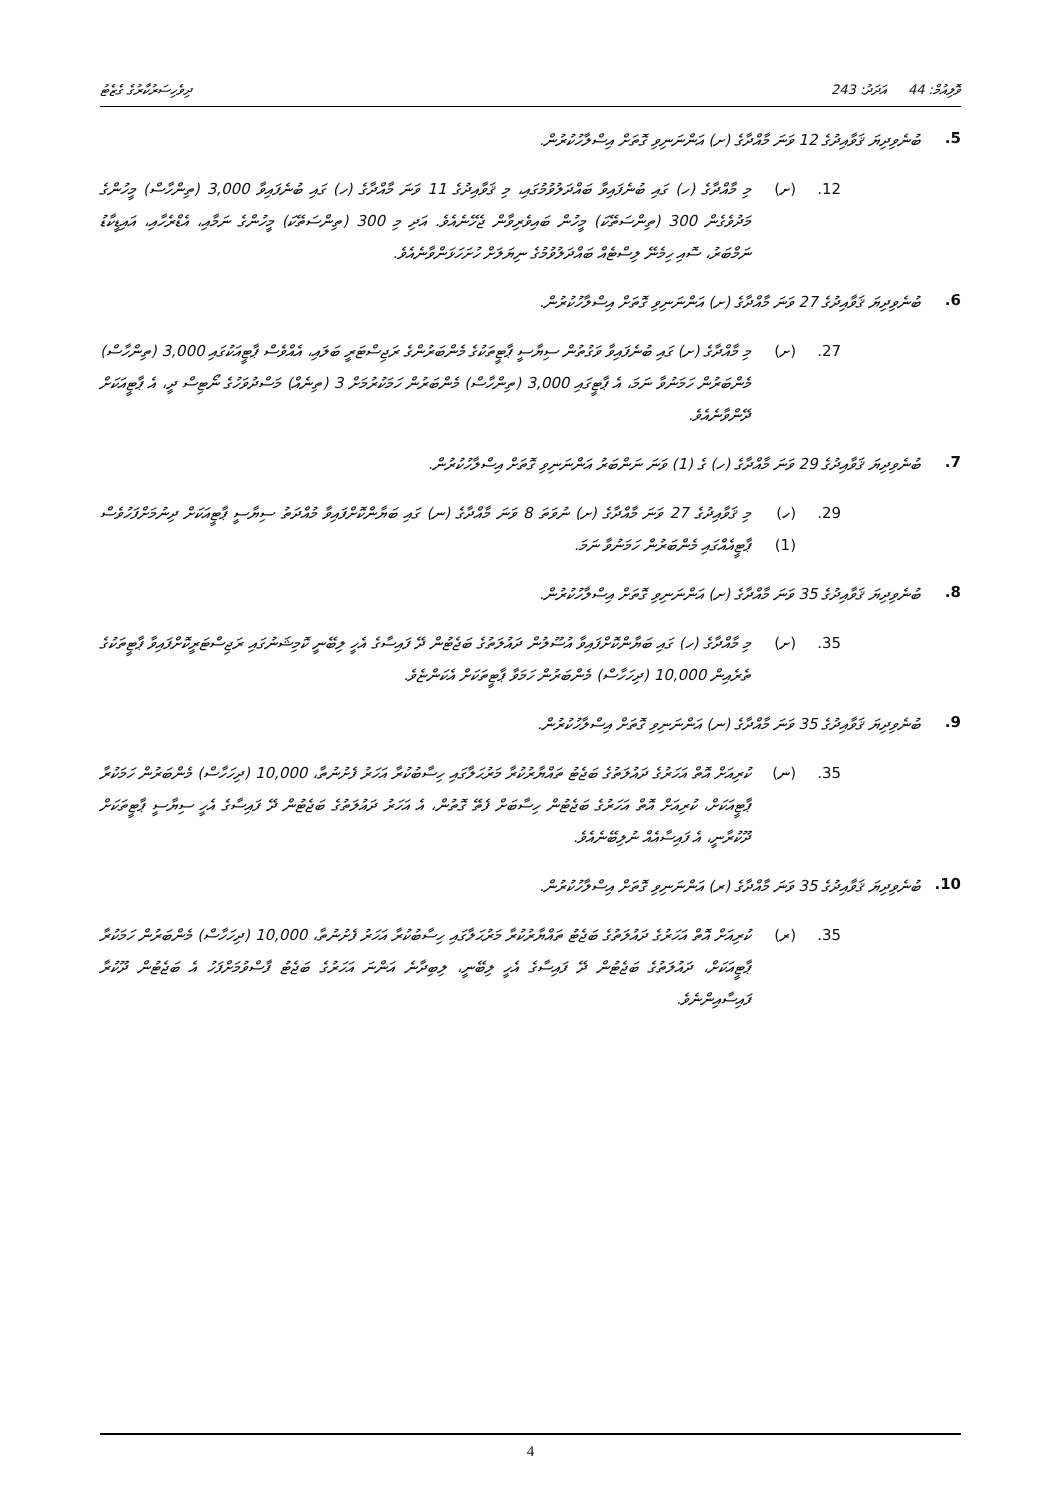ވޮލިއުމް: 44 އަދަދު: 243 ދިވެހިސަރުކާރުގެ ގެޒެޓު
5. ބުނެވިދިޔަ ޤަވާއިދުގެ 12 ވަނަ މާއްދާގެ (ށ) އަންނަނިވި ގޮތަށް އިސްލާހުކުރުން.
12. (ށ) މި މާއްދާގެ (ހ) ގައި ބުނެފައިވާ ބައްދަލުވުމުގައި، މި ޤަވާއިދުގެ 11 ވަނަ މާއްދާގެ (ހ) ގައި ބުނެފައިވާ 3,000 (ތިންހާސް) މީހުންގެ މަދުވެގެން 300 (ތިންސަތޭކަ) މީހުން ބައިވެރިވާން ޖެހޭނެއެވެ. އަދި މި 300 (ތިންސަތޭކަ) މީހުންގެ ނަމާއި، އެޑްރެހާއި، އައިޑީކާޑު ނަމްބަރު، ސޮއި ހިމެނޭ ލިސްޓެއް ބައްދަލުވުމުގެ ނިޔަލަށް ހުށަހަޅަންވާނެއެވެ.
6. ބުނެވިދިޔަ ޤަވާއިދުގެ 27 ވަނަ މާއްދާގެ (ށ) އަންނަނިވި ގޮތަށް އިސްލާހުކުރުން.
27. (ށ) މި މާއްދާގެ (ށ) ގައި ބުނެފައިވާ ވަގުތުން ސިޔާސީ ޕާޓީތަކުގެ މެންބަރުންގެ ރަޖިސްޓަރީ ބަލައި، އެއްވެސް ޕާޓީއަކުގައި 3,000 (ތިންހާސް) މެންބަރުން ހަމަނުވާ ނަމަ، އެ ޕާޓީގައި 3,000 (ތިންހާސް) މެންބަރުން ހަމަކުރުމަށް 3 (ތިނެއް) މަސްދުވަހުގެ ނޯޓިސް ދީ، އެ ޕާޓީއަކަށް ދޭންވާނެއެވެ.
7. ބުނެވިދިޔަ ޤަވާއިދުގެ 29 ވަނަ މާއްދާގެ (ހ) ގެ (1) ވަނަ ނަންބަރު އަންނަނިވި ގޮތަށް އިސްލާހުކުރުން.
29. (ހ) (1) މި ޤަވާއިދުގެ 27 ވަނަ މާއްދާގެ (ށ) ނުވަތަ 8 ވަނަ މާއްދާގެ (ނ) ގައި ބަޔާންކޮށްފައިވާ މުއްދަތު ސިޔާސީ ޕާޓީއަކަށް ދިނުމަށްފަހުވެސް ޕާޓީއެއްގައި މެންބަރުން ހަމަނުވާ ނަމަ.
8. ބުނެވިދިޔަ ޤަވާއިދުގެ 35 ވަނަ މާއްދާގެ (ށ) އަންނަނިވި ގޮތަށް އިސްލާހުކުރުން.
35. (ށ) މި މާއްދާގެ (ހ) ގައި ބަޔާންކޮށްފައިވާ އުސޫލުން ދައުލަތުގެ ބަޖެޓުން ދޭ ފައިސާގެ އެހީ ލިބޭނީ ކޮމިޝަނުގައި ރަޖިސްޓަރީކޮށްފައިވާ ޕާޓީތަކުގެ ތެރެއިން 10,000 (ދިހަހާސް) މެންބަރުން ހަމަވާ ޕާޓީތަކަށް އެކަންޏެވެ.
9. ބުނެވިދިޔަ ޤަވާއިދުގެ 35 ވަނަ މާއްދާގެ (ނ) އަންނަނިވި ގޮތަށް އިސްލާހުކުރުން.
35. (ނ) ކުރިއަށް އޮތް އަހަރުގެ ދައުލަތުގެ ބަޖެޓު ތައްޔާރުކުރާ މަރުޙަލާގައި ހިސާބުކުރާ އަހަރު ފެށުނުތާ، 10,000 (ދިހަހާސް) މެންބަރުން ހަމަކުރާ ޕާޓީއަކަށް، ކުރިއަށް އޮތް އަހަރުގެ ބަޖެޓުން ހިސާބަށް ފެތޭ ގޮތުން، އެ އަހަރު ދައުލަތުގެ ބަޖެޓުން ދޭ ފައިސާގެ އެހީ ސިޔާސީ ޕާޓީތަކަށް ދޫކުރާނީ، އެ ފައިސާއެއް ނުލިބޭނެއެވެ.
10. ބުނެވިދިޔަ ޤަވާއިދުގެ 35 ވަނަ މާއްދާގެ (ރ) އަންނަނިވި ގޮތަށް އިސްލާހުކުރުން.
35. (ރ) ކުރިއަށް އޮތް އަހަރުގެ ދައުލަތުގެ ބަޖެޓު ތައްޔާރުކުރާ މަރުޙަލާގައި ހިސާބުކުރާ އަހަރު ފެށުނުތާ، 10,000 (ދިހަހާސް) މެންބަރުން ހަމަކުރާ ޕާޓީއަކަށް، ދައުލަތުގެ ބަޖެޓުން ދޭ ފައިސާގެ އެހީ ލިބޭނީ، ލިބިދާނެ އަންނަ އަހަރުގެ ބަޖެޓު ފާސްވުމަށްފަހު އެ ބަޖެޓުން ދޫކުރާ ފައިސާއިންނެވެ.
4